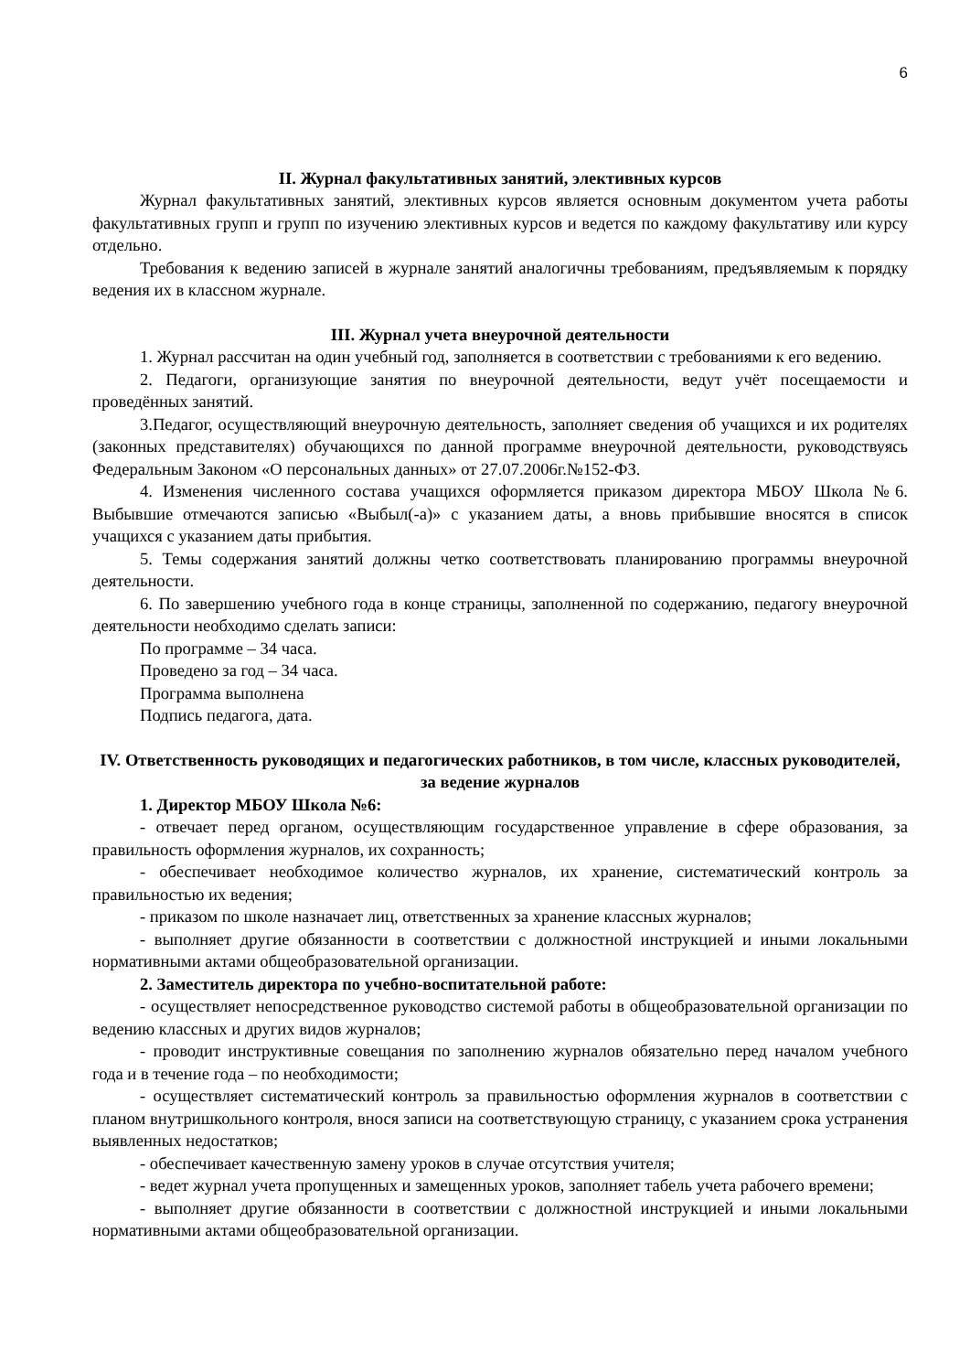6
II. Журнал факультативных занятий, элективных курсов
Журнал факультативных занятий, элективных курсов является основным документом учета работы факультативных групп и групп по изучению элективных курсов и ведется по каждому факультативу или курсу отдельно.
Требования к ведению записей в журнале занятий аналогичны требованиям, предъявляемым к порядку ведения их в классном журнале.
III. Журнал учета внеурочной деятельности
1. Журнал рассчитан на один учебный год, заполняется в соответствии с требованиями к его ведению.
2. Педагоги, организующие занятия по внеурочной деятельности, ведут учёт посещаемости и проведённых занятий.
3.Педагог, осуществляющий внеурочную деятельность, заполняет сведения об учащихся и их родителях (законных представителях) обучающихся по данной программе внеурочной деятельности, руководствуясь Федеральным Законом «О персональных данных» от 27.07.2006г.№152-ФЗ.
4. Изменения численного состава учащихся оформляется приказом директора МБОУ Школа №6. Выбывшие отмечаются записью «Выбыл(-а)» с указанием даты, а вновь прибывшие вносятся в список учащихся с указанием даты прибытия.
5. Темы содержания занятий должны четко соответствовать планированию программы внеурочной деятельности.
6. По завершению учебного года в конце страницы, заполненной по содержанию, педагогу внеурочной деятельности необходимо сделать записи:
По программе – 34 часа.
Проведено за год – 34 часа.
Программа выполнена
Подпись педагога, дата.
IV. Ответственность руководящих и педагогических работников, в том числе, классных руководителей, за ведение журналов
1. Директор МБОУ Школа №6:
- отвечает перед органом, осуществляющим государственное управление в сфере образования, за правильность оформления журналов, их сохранность;
- обеспечивает необходимое количество журналов, их хранение, систематический контроль за правильностью их ведения;
- приказом по школе назначает лиц, ответственных за хранение классных журналов;
- выполняет другие обязанности в соответствии с должностной инструкцией и иными локальными нормативными актами общеобразовательной организации.
2. Заместитель директора по учебно-воспитательной работе:
- осуществляет непосредственное руководство системой работы в общеобразовательной организации по ведению классных и других видов журналов;
- проводит инструктивные совещания по заполнению журналов обязательно перед началом учебного года и в течение года – по необходимости;
- осуществляет систематический контроль за правильностью оформления журналов в соответствии с планом внутришкольного контроля, внося записи на соответствующую страницу, с указанием срока устранения выявленных недостатков;
- обеспечивает качественную замену уроков в случае отсутствия учителя;
- ведет журнал учета пропущенных и замещенных уроков, заполняет табель учета рабочего времени;
- выполняет другие обязанности в соответствии с должностной инструкцией и иными локальными нормативными актами общеобразовательной организации.